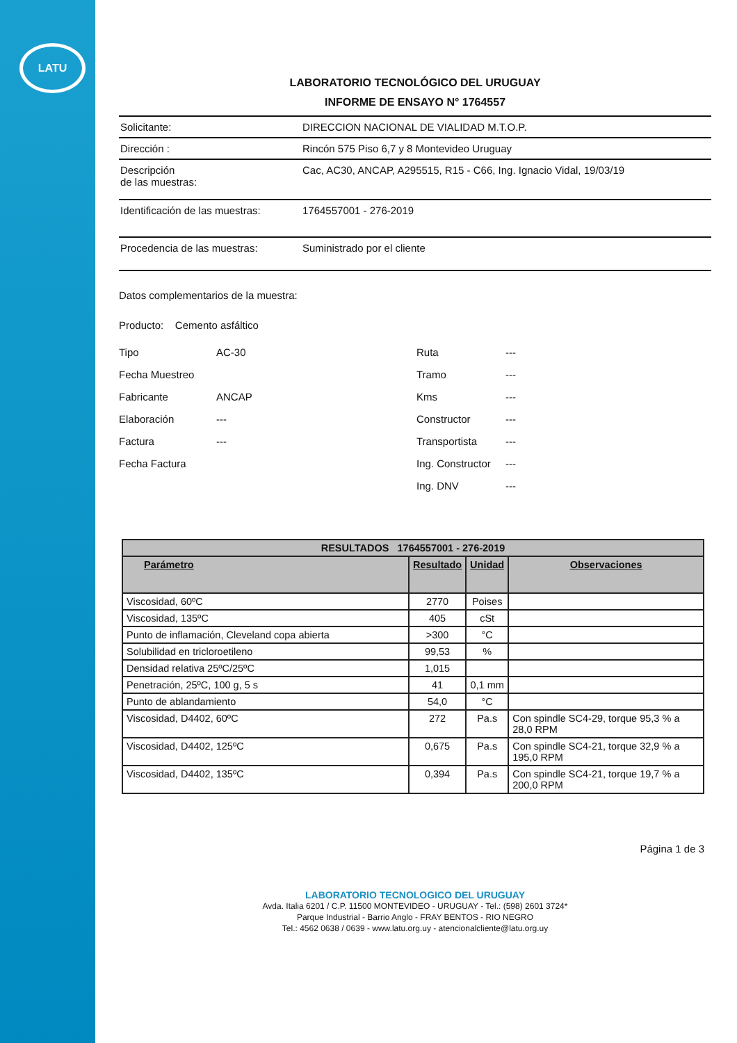LATU
LABORATORIO TECNOLÓGICO DEL URUGUAY
INFORME DE ENSAYO N° 1764557
Solicitante: DIRECCION NACIONAL DE VIALIDAD M.T.O.P.
Dirección : Rincón 575 Piso 6,7 y 8 Montevideo Uruguay
Descripción
de las muestras:
Cac, AC30, ANCAP, A295515, R15 - C66, Ing. Ignacio Vidal, 19/03/19
Identificación de las muestras:
1764557001 - 276-2019
Procedencia de las muestras: Suministrado por el cliente
Datos complementarios de la muestra:
Producto: Cemento asfáltico
Tipo
Fecha Muestreo
Fabricante
Elaboración
Factura
Fecha Factura
AC-30
ANCAP
---
---
Ruta
Tramo
Kms
Constructor
Transportista
Ing. Constructor
Ing. DNV
---
---
---
---
---
---
---
| RESULTADOS 1764557001 - 276-2019 | | | |
| --- | --- | --- | --- |
| Parámetro | Resultado | Unidad | Observaciones |
| Viscosidad, 60ºC | 2770 | Poises | |
| Viscosidad, 135ºC | 405 | cSt | |
| Punto de inflamación, Cleveland copa abierta | >300 | °C | |
| Solubilidad en tricloroetileno | 99,53 | % | |
| Densidad relativa 25ºC/25ºC | 1,015 | | |
| Penetración, 25ºC, 100 g, 5 s | 41 | 0,1 mm | |
| Punto de ablandamiento | 54,0 | °C | |
| Viscosidad, D4402, 60ºC | 272 | Pa.s | Con spindle SC4-29, torque 95,3 % a 28,0 RPM |
| Viscosidad, D4402, 125ºC | 0,675 | Pa.s | Con spindle SC4-21, torque 32,9 % a 195,0 RPM |
| Viscosidad, D4402, 135ºC | 0,394 | Pa.s | Con spindle SC4-21, torque 19,7 % a 200,0 RPM |
Página 1 de 3
LABORATORIO TECNOLOGICO DEL URUGUAY
Avda. Italia 6201 / C.P. 11500 MONTEVIDEO - URUGUAY - Tel.: (598) 2601 3724*
Parque Industrial - Barrio Anglo - FRAY BENTOS - RIO NEGRO
Tel.: 4562 0638 / 0639 - www.latu.org.uy - atencionalcliente@latu.org.uy